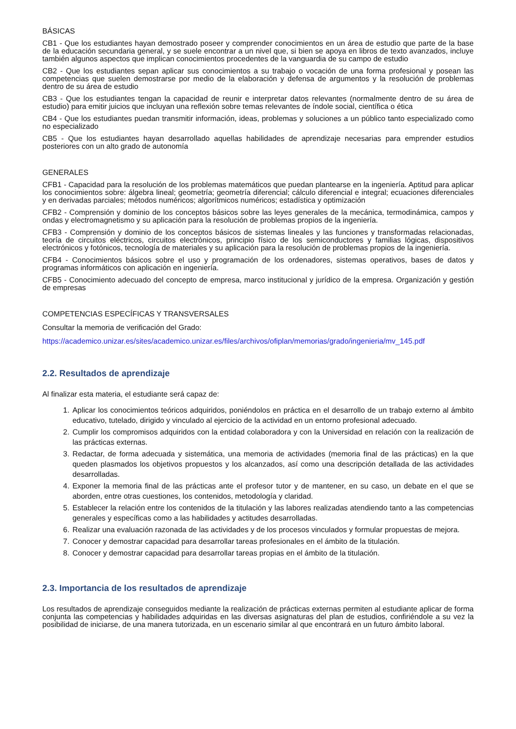BÁSICAS
CB1 - Que los estudiantes hayan demostrado poseer y comprender conocimientos en un área de estudio que parte de la base de la educación secundaria general, y se suele encontrar a un nivel que, si bien se apoya en libros de texto avanzados, incluye también algunos aspectos que implican conocimientos procedentes de la vanguardia de su campo de estudio
CB2 - Que los estudiantes sepan aplicar sus conocimientos a su trabajo o vocación de una forma profesional y posean las competencias que suelen demostrarse por medio de la elaboración y defensa de argumentos y la resolución de problemas dentro de su área de estudio
CB3 - Que los estudiantes tengan la capacidad de reunir e interpretar datos relevantes (normalmente dentro de su área de estudio) para emitir juicios que incluyan una reflexión sobre temas relevantes de índole social, científica o ética
CB4 - Que los estudiantes puedan transmitir información, ideas, problemas y soluciones a un público tanto especializado como no especializado
CB5 - Que los estudiantes hayan desarrollado aquellas habilidades de aprendizaje necesarias para emprender estudios posteriores con un alto grado de autonomía
GENERALES
CFB1 - Capacidad para la resolución de los problemas matemáticos que puedan plantearse en la ingeniería. Aptitud para aplicar los conocimientos sobre: álgebra lineal; geometría; geometría diferencial; cálculo diferencial e integral; ecuaciones diferenciales y en derivadas parciales; métodos numéricos; algorítmicos numéricos; estadística y optimización
CFB2 - Comprensión y dominio de los conceptos básicos sobre las leyes generales de la mecánica, termodinámica, campos y ondas y electromagnetismo y su aplicación para la resolución de problemas propios de la ingeniería.
CFB3 - Comprensión y dominio de los conceptos básicos de sistemas lineales y las funciones y transformadas relacionadas, teoría de circuitos eléctricos, circuitos electrónicos, principio físico de los semiconductores y familias lógicas, dispositivos electrónicos y fotónicos, tecnología de materiales y su aplicación para la resolución de problemas propios de la ingeniería.
CFB4 - Conocimientos básicos sobre el uso y programación de los ordenadores, sistemas operativos, bases de datos y programas informáticos con aplicación en ingeniería.
CFB5 - Conocimiento adecuado del concepto de empresa, marco institucional y jurídico de la empresa. Organización y gestión de empresas
COMPETENCIAS ESPECÍFICAS Y TRANSVERSALES
Consultar la memoria de verificación del Grado:
https://academico.unizar.es/sites/academico.unizar.es/files/archivos/ofiplan/memorias/grado/ingenieria/mv_145.pdf
2.2. Resultados de aprendizaje
Al finalizar esta materia, el estudiante será capaz de:
1. Aplicar los conocimientos teóricos adquiridos, poniéndolos en práctica en el desarrollo de un trabajo externo al ámbito educativo, tutelado, dirigido y vinculado al ejercicio de la actividad en un entorno profesional adecuado.
2. Cumplir los compromisos adquiridos con la entidad colaboradora y con la Universidad en relación con la realización de las prácticas externas.
3. Redactar, de forma adecuada y sistemática, una memoria de actividades (memoria final de las prácticas) en la que queden plasmados los objetivos propuestos y los alcanzados, así como una descripción detallada de las actividades desarrolladas.
4. Exponer la memoria final de las prácticas ante el profesor tutor y de mantener, en su caso, un debate en el que se aborden, entre otras cuestiones, los contenidos, metodología y claridad.
5. Establecer la relación entre los contenidos de la titulación y las labores realizadas atendiendo tanto a las competencias generales y específicas como a las habilidades y actitudes desarrolladas.
6. Realizar una evaluación razonada de las actividades y de los procesos vinculados y formular propuestas de mejora.
7. Conocer y demostrar capacidad para desarrollar tareas profesionales en el ámbito de la titulación.
8. Conocer y demostrar capacidad para desarrollar tareas propias en el ámbito de la titulación.
2.3. Importancia de los resultados de aprendizaje
Los resultados de aprendizaje conseguidos mediante la realización de prácticas externas permiten al estudiante aplicar de forma conjunta las competencias y habilidades adquiridas en las diversas asignaturas del plan de estudios, confiriéndole a su vez la posibilidad de iniciarse, de una manera tutorizada, en un escenario similar al que encontrará en un futuro ámbito laboral.